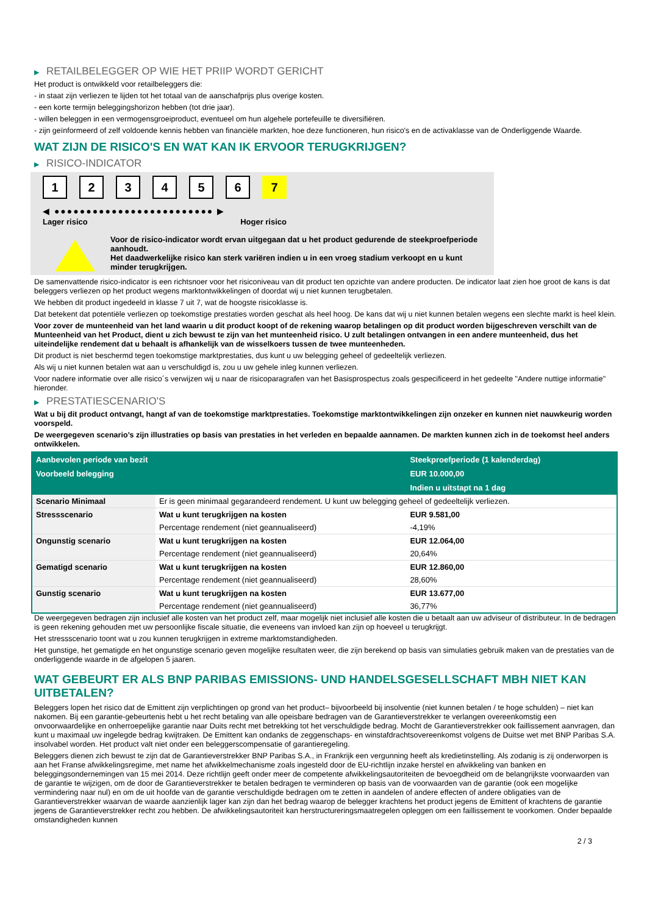▶ RETAILBELEGGER OP WIE HET PRIIP WORDT GERICHT
Het product is ontwikkeld voor retailbeleggers die:
- in staat zijn verliezen te lijden tot het totaal van de aanschafprijs plus overige kosten.
- een korte termijn beleggingshorizon hebben (tot drie jaar).
- willen beleggen in een vermogensgroeiproduct, eventueel om hun algehele portefeuille te diversifiëren.
- zijn geïnformeerd of zelf voldoende kennis hebben van financiële markten, hoe deze functioneren, hun risico's en de activaklasse van de Onderliggende Waarde.
WAT ZIJN DE RISICO'S EN WAT KAN IK ERVOOR TERUGKRIJGEN?
▶ RISICO-INDICATOR
1 2 3 4 5 6 7
◀ ●●●●●●●●●●●●●●●●●●●●●●●●● ▶
Lager risico Hoger risico
Voor de risico-indicator wordt ervan uitgegaan dat u het product gedurende de steekproefperiode aanhoudt.
Het daadwerkelijke risico kan sterk variëren indien u in een vroeg stadium verkoopt en u kunt minder terugkrijgen.
De samenvattende risico-indicator is een richtsnoer voor het risiconiveau van dit product ten opzichte van andere producten. De indicator laat zien hoe groot de kans is dat beleggers verliezen op het product wegens marktontwikkelingen of doordat wij u niet kunnen terugbetalen.
We hebben dit product ingedeeld in klasse 7 uit 7, wat de hoogste risicoklasse is.
Dat betekent dat potentiële verliezen op toekomstige prestaties worden geschat als heel hoog. De kans dat wij u niet kunnen betalen wegens een slechte markt is heel klein.
Voor zover de munteenheid van het land waarin u dit product koopt of de rekening waarop betalingen op dit product worden bijgeschreven verschilt van de Munteenheid van het Product, dient u zich bewust te zijn van het munteenheid risico. U zult betalingen ontvangen in een andere munteenheid, dus het uiteindelijke rendement dat u behaalt is afhankelijk van de wisselkoers tussen de twee munteenheden.
Dit product is niet beschermd tegen toekomstige marktprestaties, dus kunt u uw belegging geheel of gedeeltelijk verliezen.
Als wij u niet kunnen betalen wat aan u verschuldigd is, zou u uw gehele inleg kunnen verliezen.
Voor nadere informatie over alle risico´s verwijzen wij u naar de risicoparagrafen van het Basisprospectus zoals gespecificeerd in het gedeelte "Andere nuttige informatie" hieronder.
▶ PRESTATIESCENARIO'S
Wat u bij dit product ontvangt, hangt af van de toekomstige marktprestaties. Toekomstige marktontwikkelingen zijn onzeker en kunnen niet nauwkeurig worden voorspeld.
De weergegeven scenario’s zijn illustraties op basis van prestaties in het verleden en bepaalde aannamen. De markten kunnen zich in de toekomst heel anders ontwikkelen.
| Aanbevolen periode van bezit | | Steekproefperiode (1 kalenderdag) |
| --- | --- | --- |
| Voorbeeld belegging | | EUR 10.000,00 |
| | | Indien u uitstapt na 1 dag |
| Scenario Minimaal | Er is geen minimaal gegarandeerd rendement. U kunt uw belegging geheel of gedeeltelijk verliezen. | |
| Stressscenario | Wat u kunt terugkrijgen na kosten | EUR 9.581,00 |
| | Percentage rendement (niet geannualiseerd) | -4,19% |
| Ongunstig scenario | Wat u kunt terugkrijgen na kosten | EUR 12.064,00 |
| | Percentage rendement (niet geannualiseerd) | 20,64% |
| Gematigd scenario | Wat u kunt terugkrijgen na kosten | EUR 12.860,00 |
| | Percentage rendement (niet geannualiseerd) | 28,60% |
| Gunstig scenario | Wat u kunt terugkrijgen na kosten | EUR 13.677,00 |
| | Percentage rendement (niet geannualiseerd) | 36,77% |
De weergegeven bedragen zijn inclusief alle kosten van het product zelf, maar mogelijk niet inclusief alle kosten die u betaalt aan uw adviseur of distributeur. In de bedragen is geen rekening gehouden met uw persoonlijke fiscale situatie, die eveneens van invloed kan zijn op hoeveel u terugkrijgt.
Het stressscenario toont wat u zou kunnen terugkrijgen in extreme marktomstandigheden.
Het gunstige, het gematigde en het ongunstige scenario geven mogelijke resultaten weer, die zijn berekend op basis van simulaties gebruik maken van de prestaties van de onderliggende waarde in de afgelopen 5 jaaren.
WAT GEBEURT ER ALS BNP PARIBAS EMISSIONS- UND HANDELSGESELLSCHAFT MBH NIET KAN UITBETALEN?
Beleggers lopen het risico dat de Emittent zijn verplichtingen op grond van het product– bijvoorbeeld bij insolventie (niet kunnen betalen / te hoge schulden) – niet kan nakomen. Bij een garantie-gebeurtenis hebt u het recht betaling van alle opeisbare bedragen van de Garantieverstrekker te verlangen overeenkomstig een onvoorwaardelijke en onherroepelijke garantie naar Duits recht met betrekking tot het verschuldigde bedrag. Mocht de Garantieverstrekker ook faillissement aanvragen, dan kunt u maximaal uw ingelegde bedrag kwijtraken. De Emittent kan ondanks de zeggenschaps- en winstafdrachtsovereenkomst volgens de Duitse wet met BNP Paribas S.A. insolvabel worden. Het product valt niet onder een beleggerscompensatie of garantieregeling.
Beleggers dienen zich bewust te zijn dat de Garantieverstrekker BNP Paribas S.A., in Frankrijk een vergunning heeft als kredietinstelling. Als zodanig is zij onderworpen is aan het Franse afwikkelingsregime, met name het afwikkelmechanisme zoals ingesteld door de EU-richtlijn inzake herstel en afwikkeling van banken en beleggingsondernemingen van 15 mei 2014. Deze richtlijn geeft onder meer de competente afwikkelingsautoriteiten de bevoegdheid om de belangrijkste voorwaarden van de garantie te wijzigen, om de door de Garantieverstrekker te betalen bedragen te verminderen op basis van de voorwaarden van de garantie (ook een mogelijke vermindering naar nul) en om de uit hoofde van de garantie verschuldigde bedragen om te zetten in aandelen of andere effecten of andere obligaties van de Garantieverstrekker waarvan de waarde aanzienlijk lager kan zijn dan het bedrag waarop de belegger krachtens het product jegens de Emittent of krachtens de garantie jegens de Garantieverstrekker recht zou hebben. De afwikkelingsautoriteit kan herstructureringsmaatregelen opleggen om een faillissement te voorkomen. Onder bepaalde omstandigheden kunnen
2 / 3